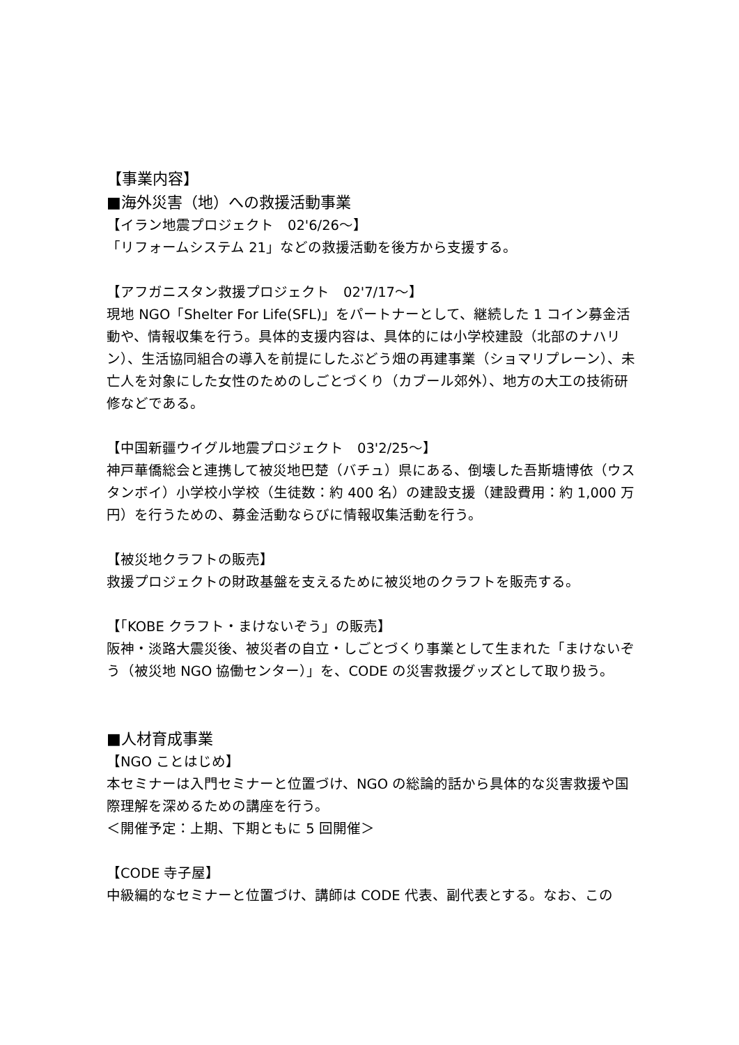【事業内容】
■海外災害（地）への救援活動事業
【イラン地震プロジェクト　02'6/26～】
「リフォームシステム 21」などの救援活動を後方から支援する。
【アフガニスタン救援プロジェクト　02'7/17～】
現地 NGO「Shelter For Life(SFL)」をパートナーとして、継続した 1 コイン募金活動や、情報収集を行う。具体的支援内容は、具体的には小学校建設（北部のナハリン）、生活協同組合の導入を前提にしたぶどう畑の再建事業（ショマリプレーン）、未亡人を対象にした女性のためのしごとづくり（カブール郊外）、地方の大工の技術研修などである。
【中国新疆ウイグル地震プロジェクト　03'2/25～】
神戸華僑総会と連携して被災地巴楚（バチュ）県にある、倒壊した吾斯塘博依（ウスタンボイ）小学校小学校（生徒数：約 400 名）の建設支援（建設費用：約 1,000 万円）を行うための、募金活動ならびに情報収集活動を行う。
【被災地クラフトの販売】
救援プロジェクトの財政基盤を支えるために被災地のクラフトを販売する。
【「KOBE クラフト・まけないぞう」の販売】
阪神・淡路大震災後、被災者の自立・しごとづくり事業として生まれた「まけないぞう（被災地 NGO 協働センター）」を、CODE の災害救援グッズとして取り扱う。
■人材育成事業
【NGO ことはじめ】
本セミナーは入門セミナーと位置づけ、NGO の総論的話から具体的な災害救援や国際理解を深めるための講座を行う。
＜開催予定：上期、下期ともに 5 回開催＞
【CODE 寺子屋】
中級編的なセミナーと位置づけ、講師は CODE 代表、副代表とする。なお、この